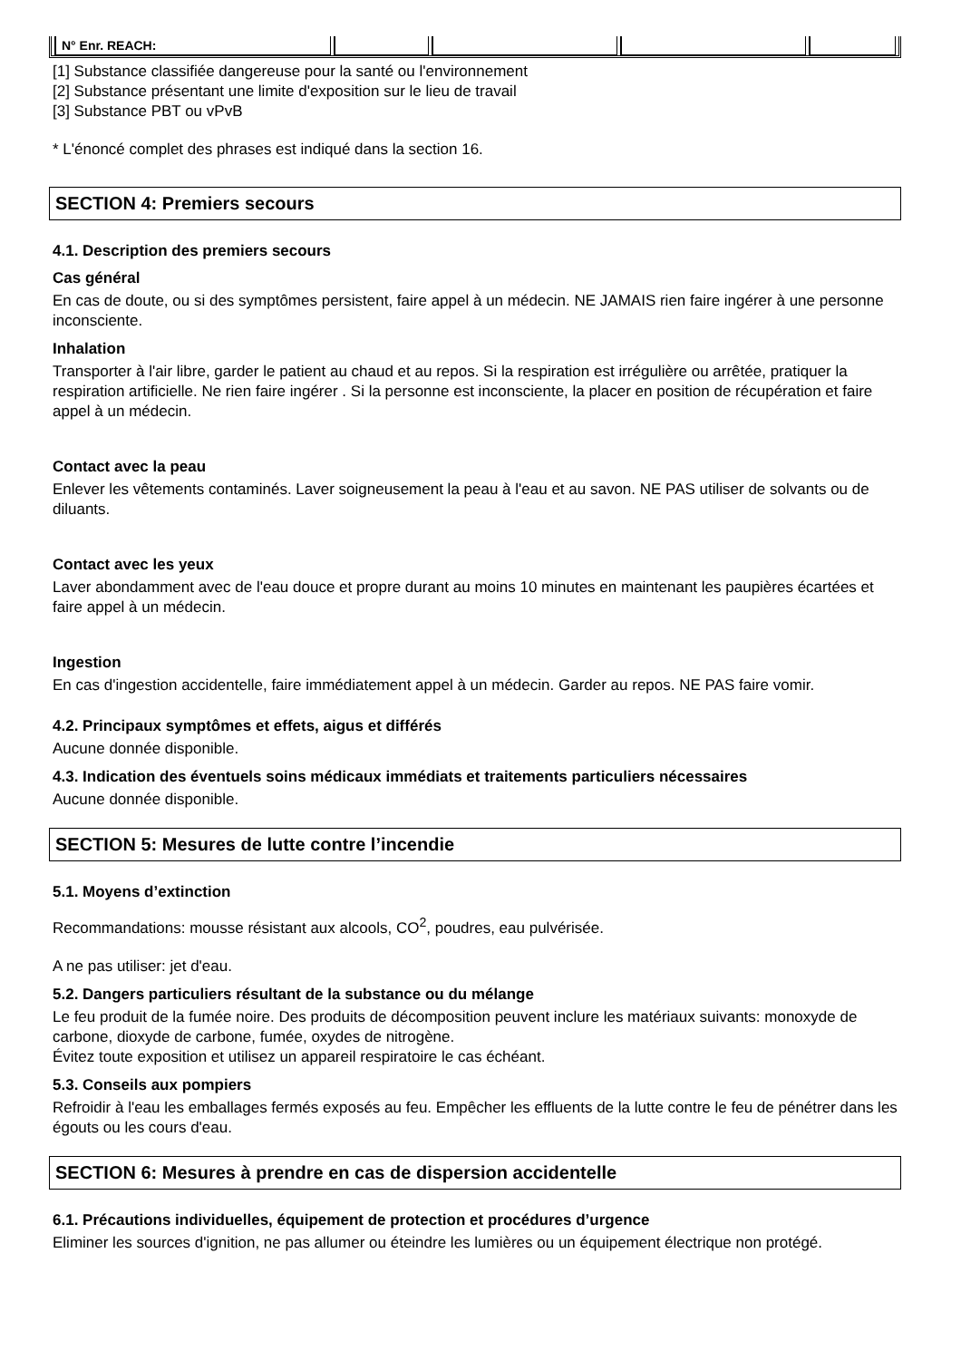| N° Enr. REACH: | | | | |
[1] Substance classifiée dangereuse pour la santé ou l'environnement
[2] Substance présentant une limite d'exposition sur le lieu de travail
[3] Substance PBT ou vPvB
* L'énoncé complet des phrases est indiqué dans la section 16.
SECTION 4: Premiers secours
4.1. Description des premiers secours
Cas général
En cas de doute, ou si des symptômes persistent, faire appel à un médecin. NE JAMAIS rien faire ingérer à une personne inconsciente.
Inhalation
Transporter à l'air libre, garder le patient au chaud et au repos. Si la respiration est irrégulière ou arrêtée, pratiquer la respiration artificielle. Ne rien faire ingérer . Si la personne est inconsciente, la placer en position de récupération et faire appel à un médecin.
Contact avec la peau
Enlever les vêtements contaminés. Laver soigneusement la peau à l'eau et au savon. NE PAS utiliser de solvants ou de diluants.
Contact avec les yeux
Laver abondamment avec de l'eau douce et propre durant au moins 10 minutes en maintenant les paupières écartées et faire appel à un médecin.
Ingestion
En cas d'ingestion accidentelle, faire immédiatement appel à un médecin. Garder au repos. NE PAS faire vomir.
4.2. Principaux symptômes et effets, aigus et différés
Aucune donnée disponible.
4.3. Indication des éventuels soins médicaux immédiats et traitements particuliers nécessaires
Aucune donnée disponible.
SECTION 5: Mesures de lutte contre l’incendie
5.1. Moyens d’extinction
Recommandations: mousse résistant aux alcools, CO<sup>2</sup>, poudres, eau pulvérisée.
A ne pas utiliser: jet d'eau.
5.2. Dangers particuliers résultant de la substance ou du mélange
Le feu produit de la fumée noire. Des produits de décomposition peuvent inclure les matériaux suivants: monoxyde de carbone, dioxyde de carbone, fumée, oxydes de nitrogène.
Évitez toute exposition et utilisez un appareil respiratoire le cas échéant.
5.3. Conseils aux pompiers
Refroidir à l'eau les emballages fermés exposés au feu. Empêcher les effluents de la lutte contre le feu de pénétrer dans les égouts ou les cours d'eau.
SECTION 6: Mesures à prendre en cas de dispersion accidentelle
6.1. Précautions individuelles, équipement de protection et procédures d’urgence
Eliminer les sources d'ignition, ne pas allumer ou éteindre les lumières ou un équipement électrique non protégé.